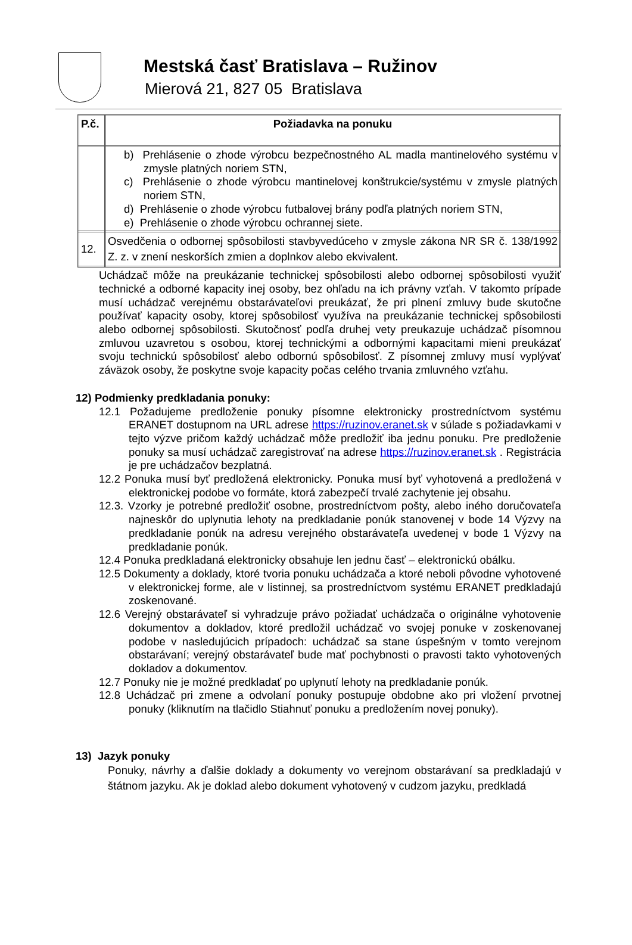Mestská časť Bratislava – Ružinov
Mierová 21, 827 05 Bratislava
| P.č. | Požiadavka na ponuku |
| --- | --- |
| | b) Prehlásenie o zhode výrobcu bezpečnostného AL madla mantinelového systému v zmysle platných noriem STN, c) Prehlásenie o zhode výrobcu mantinelovej konštrukcie/systému v zmysle platných noriem STN, d) Prehlásenie o zhode výrobcu futbalovej brány podľa platných noriem STN, e) Prehlásenie o zhode výrobcu ochrannej siete. |
| 12. | Osvedčenia o odbornej spôsobilosti stavbyvedúceho v zmysle zákona NR SR č. 138/1992 Z. z. v znení neskorších zmien a doplnkov alebo ekvivalent. |
Uchádzač môže na preukázanie technickej spôsobilosti alebo odbornej spôsobilosti využiť technické a odborné kapacity inej osoby, bez ohľadu na ich právny vzťah. V takomto prípade musí uchádzač verejnému obstarávateľovi preukázať, že pri plnení zmluvy bude skutočne používať kapacity osoby, ktorej spôsobilosť využíva na preukázanie technickej spôsobilosti alebo odbornej spôsobilosti. Skutočnosť podľa druhej vety preukazuje uchádzač písomnou zmluvou uzavretou s osobou, ktorej technickými a odbornými kapacitami mieni preukázať svoju technickú spôsobilosť alebo odbornú spôsobilosť. Z písomnej zmluvy musí vyplývať záväzok osoby, že poskytne svoje kapacity počas celého trvania zmluvného vzťahu.
12) Podmienky predkladania ponuky:
12.1 Požadujeme predloženie ponuky písomne elektronicky prostredníctvom systému ERANET dostupnom na URL adrese https://ruzinov.eranet.sk v súlade s požiadavkami v tejto výzve pričom každý uchádzač môže predložiť iba jednu ponuku. Pre predloženie ponuky sa musí uchádzač zaregistrovať na adrese https://ruzinov.eranet.sk . Registrácia je pre uchádzačov bezplatná.
12.2 Ponuka musí byť predložená elektronicky. Ponuka musí byť vyhotovená a predložená v elektronickej podobe vo formáte, ktorá zabezpečí trvalé zachytenie jej obsahu.
12.3. Vzorky je potrebné predložiť osobne, prostredníctvom pošty, alebo iného doručovateľa najneskôr do uplynutia lehoty na predkladanie ponúk stanovenej v bode 14 Výzvy na predkladanie ponúk na adresu verejného obstarávateľa uvedenej v bode 1 Výzvy na predkladanie ponúk.
12.4 Ponuka predkladaná elektronicky obsahuje len jednu časť – elektronickú obálku.
12.5 Dokumenty a doklady, ktoré tvoria ponuku uchádzača a ktoré neboli pôvodne vyhotovené v elektronickej forme, ale v listinnej, sa prostredníctvom systému ERANET predkladajú zoskenované.
12.6 Verejný obstarávateľ si vyhradzuje právo požiadať uchádzača o originálne vyhotovenie dokumentov a dokladov, ktoré predložil uchádzač vo svojej ponuke v zoskenovanej podobe v nasledujúcich prípadoch: uchádzač sa stane úspešným v tomto verejnom obstarávaní; verejný obstarávateľ bude mať pochybnosti o pravosti takto vyhotovených dokladov a dokumentov.
12.7 Ponuky nie je možné predkladať po uplynutí lehoty na predkladanie ponúk.
12.8 Uchádzač pri zmene a odvolaní ponuky postupuje obdobne ako pri vložení prvotnej ponuky (kliknutím na tlačidlo Stiahnuť ponuku a predložením novej ponuky).
13) Jazyk ponuky
Ponuky, návrhy a ďalšie doklady a dokumenty vo verejnom obstarávaní sa predkladajú v štátnom jazyku. Ak je doklad alebo dokument vyhotovený v cudzom jazyku, predkladá